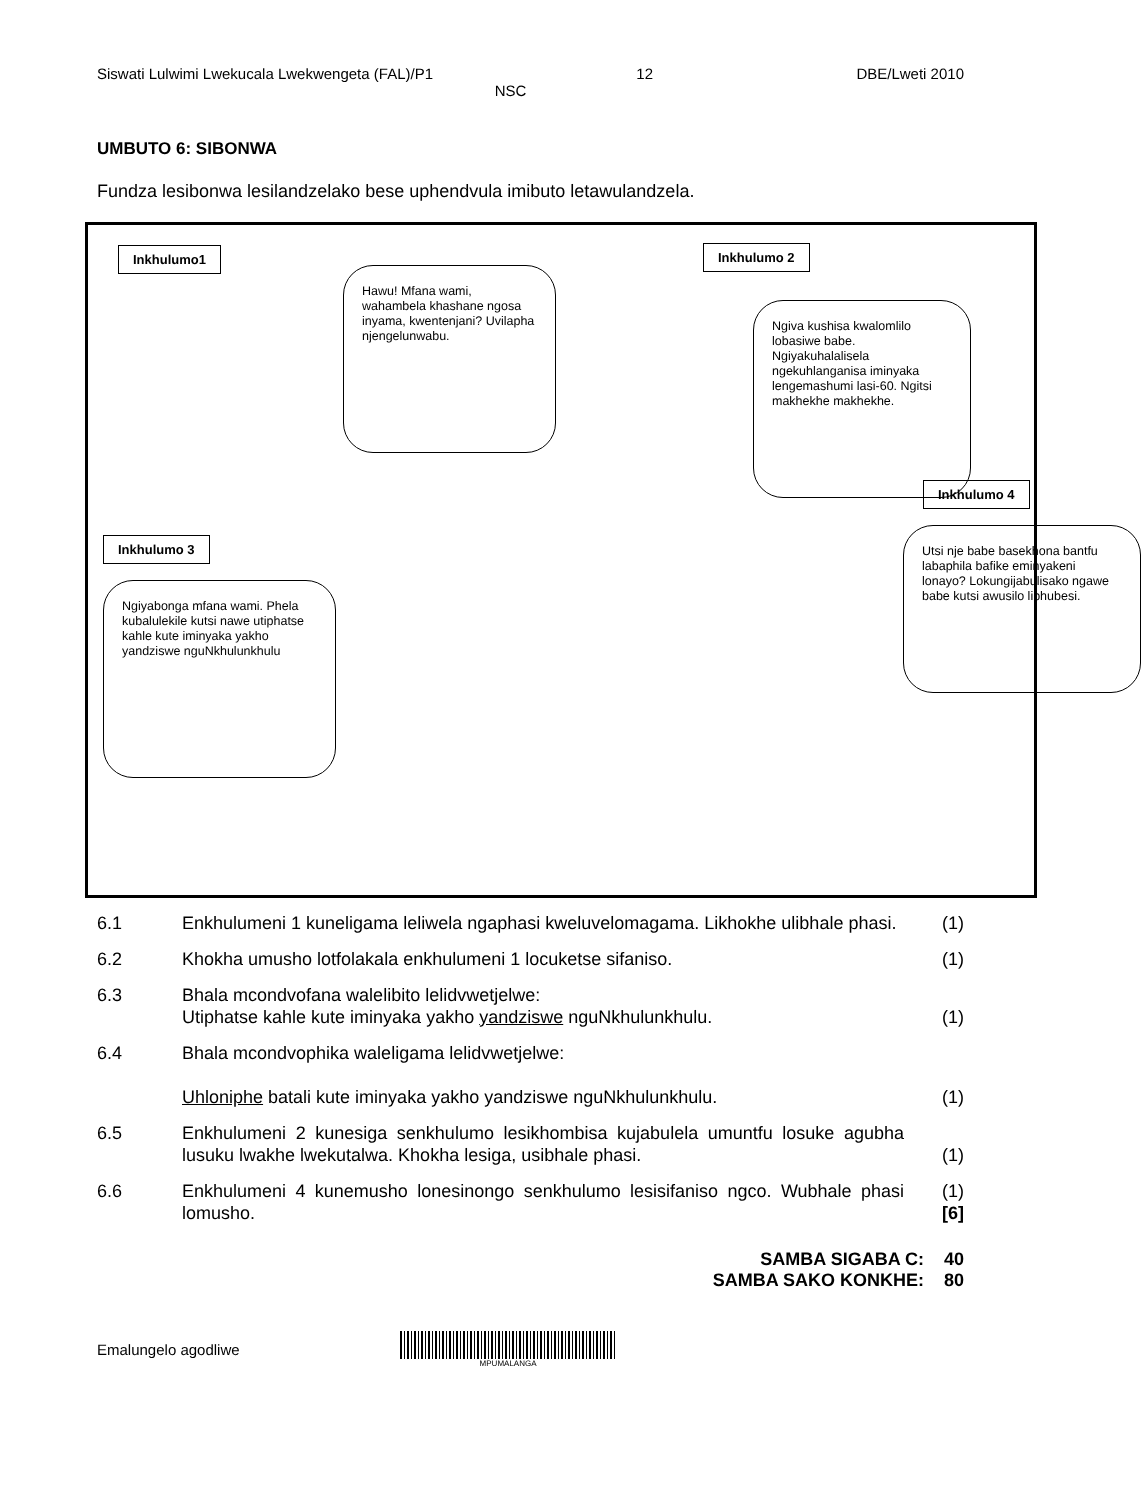Siswati Lulwimi Lwekucala Lwekwengeta (FAL)/P1 12 DBE/Lweti 2010
NSC
UMBUTO 6: SIBONWA
Fundza lesibonwa lesilandzelako bese uphendvula imibuto letawulandzela.
Inkhulumo1
Hawu! Mfana wami, wahambela khashane ngosa inyama, kwentenjani? Uvilapha njengelunwabu.
Inkhulumo 2
Ngiva kushisa kwalomlilo lobasiwe babe. Ngiyakuhalalisela ngekuhlanganisa iminyaka lengemashumi lasi-60. Ngitsi makhekhe makhekhe.
Inkhulumo 4
Utsi nje babe basekhona bantfu labaphila bafike eminyakeni lonayo? Lokungijabulisako ngawe babe kutsi awusilo libhubesi.
Inkhulumo 3
Ngiyabonga mfana wami. Phela kubalulekile kutsi nawe utiphatse kahle kute iminyaka yakho yandziswe nguNkhulunkhulu
6.1 Enkhulumeni 1 kuneligama leliwela ngaphasi kweluvelomagama. Likhokhe ulibhale phasi. (1)
6.2 Khokha umusho lotfolakala enkhulumeni 1 locuketse sifaniso. (1)
6.3 Bhala mcondvofana walelibito lelidvwetjelwe:
Utiphatse kahle kute iminyaka yakho yandziswe nguNkhulunkhulu. (1)
6.4 Bhala mcondvophika waleligama lelidvwetjelwe:
Uhloniphe batali kute iminyaka yakho yandziswe nguNkhulunkhulu. (1)
6.5 Enkhulumeni 2 kunesiga senkhulumo lesikhombisa kujabulela umuntfu losuke agubha lusuku lwakhe lwekutalwa. Khokha lesiga, usibhale phasi. (1)
6.6 Enkhulumeni 4 kunemusho lonesinongo senkhulumo lesisifaniso ngco. Wubhale phasi lomusho. (1)
[6]
SAMBA SIGABA C: 40
SAMBA SAKO KONKHE: 80
Emalungelo agodliwe
MPUMALANGA